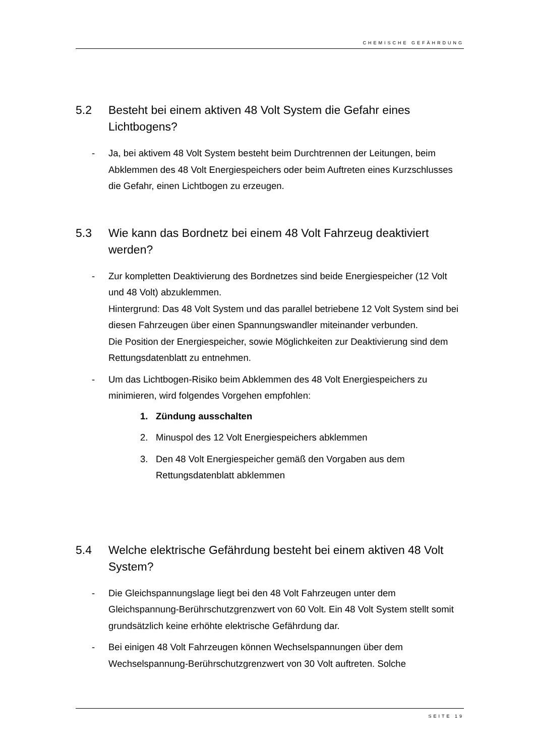CHEMISCHE GEFÄHRDUNG
5.2 Besteht bei einem aktiven 48 Volt System die Gefahr eines Lichtbogens?
- Ja, bei aktivem 48 Volt System besteht beim Durchtrennen der Leitungen, beim Abklemmen des 48 Volt Energiespeichers oder beim Auftreten eines Kurzschlusses die Gefahr, einen Lichtbogen zu erzeugen.
5.3 Wie kann das Bordnetz bei einem 48 Volt Fahrzeug deaktiviert werden?
- Zur kompletten Deaktivierung des Bordnetzes sind beide Energiespeicher (12 Volt und 48 Volt) abzuklemmen.
Hintergrund: Das 48 Volt System und das parallel betriebene 12 Volt System sind bei diesen Fahrzeugen über einen Spannungswandler miteinander verbunden.
Die Position der Energiespeicher, sowie Möglichkeiten zur Deaktivierung sind dem Rettungsdatenblatt zu entnehmen.
- Um das Lichtbogen-Risiko beim Abklemmen des 48 Volt Energiespeichers zu minimieren, wird folgendes Vorgehen empfohlen:
1. Zündung ausschalten
2. Minuspol des 12 Volt Energiespeichers abklemmen
3. Den 48 Volt Energiespeicher gemäß den Vorgaben aus dem Rettungsdatenblatt abklemmen
5.4 Welche elektrische Gefährdung besteht bei einem aktiven 48 Volt System?
- Die Gleichspannungslage liegt bei den 48 Volt Fahrzeugen unter dem Gleichspannung-Berührschutzgrenzwert von 60 Volt. Ein 48 Volt System stellt somit grundsätzlich keine erhöhte elektrische Gefährdung dar.
- Bei einigen 48 Volt Fahrzeugen können Wechselspannungen über dem Wechselspannung-Berührschutzgrenzwert von 30 Volt auftreten. Solche
SEITE 19